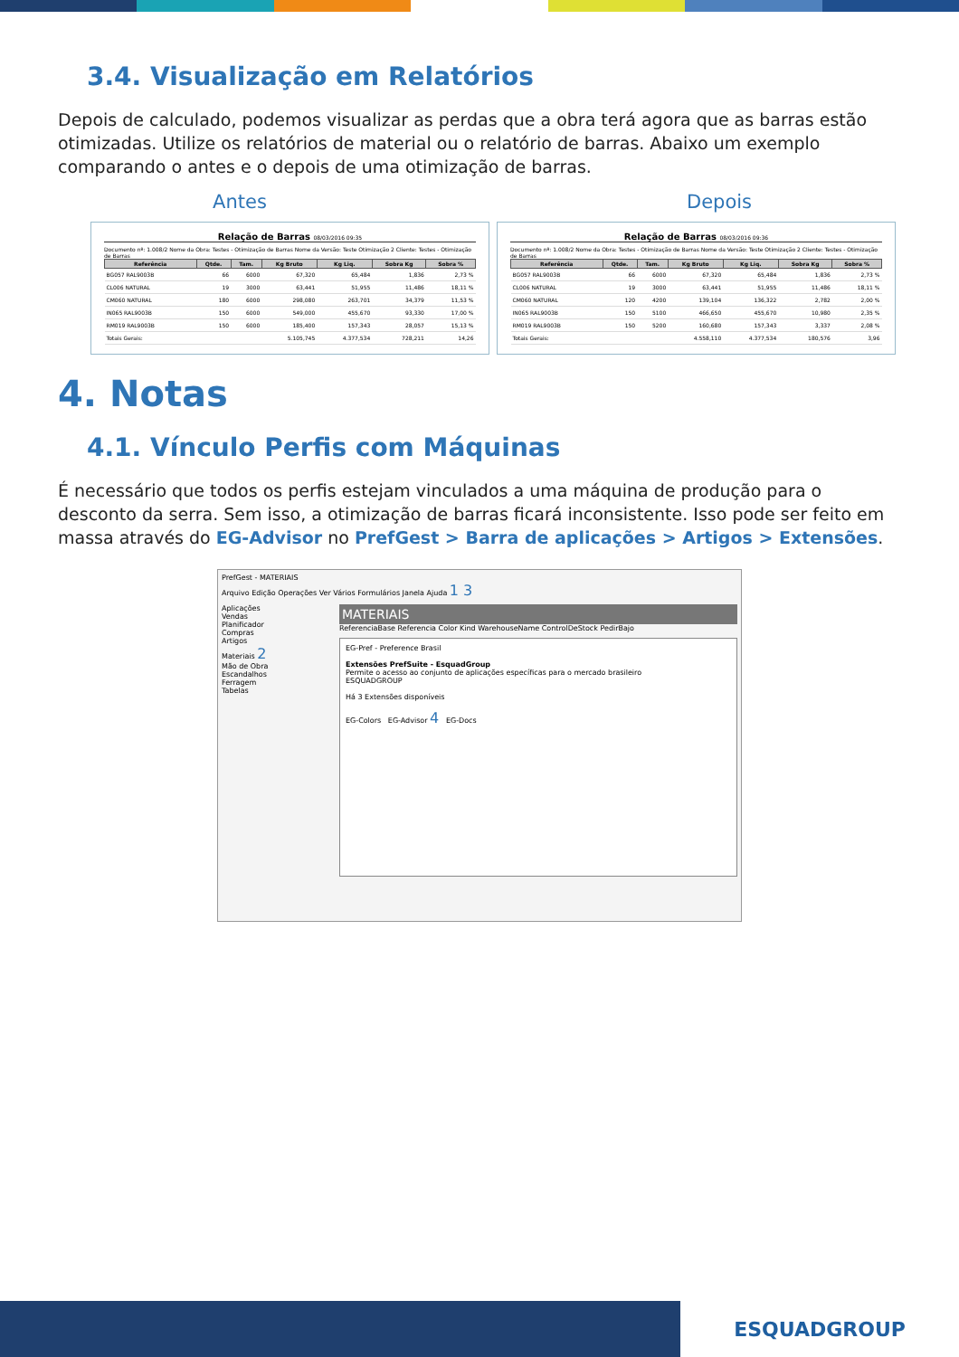3.4. Visualização em Relatórios
Depois de calculado, podemos visualizar as perdas que a obra terá agora que as barras estão otimizadas. Utilize os relatórios de material ou o relatório de barras. Abaixo um exemplo comparando o antes e o depois de uma otimização de barras.
Antes Depois
Relação de Barras 08/03/2016 09:35
Documento nº: 1.008/2 Nome da Obra: Testes - Otimização de Barras Nome da Versão: Teste Otimização 2 Cliente: Testes - Otimização de Barras
| Referência | Qtde. | Tam. | Kg Bruto | Kg Liq. | Sobra Kg | Sobra % |
| --- | --- | --- | --- | --- | --- | --- |
| BG057 RAL9003B | 66 | 6000 | 67,320 | 65,484 | 1,836 | 2,73 % |
| CL006 NATURAL | 19 | 3000 | 63,441 | 51,955 | 11,486 | 18,11 % |
| CM060 NATURAL | 180 | 6000 | 298,080 | 263,701 | 34,379 | 11,53 % |
| IN065 RAL9003B | 150 | 6000 | 549,000 | 455,670 | 93,330 | 17,00 % |
| RM019 RAL9003B | 150 | 6000 | 185,400 | 157,343 | 28,057 | 15,13 % |
| Totais Gerais: | | | 5.105,745 | 4.377,534 | 728,211 | 14,26 |
Relação de Barras 08/03/2016 09:36
Documento nº: 1.008/2 Nome da Obra: Testes - Otimização de Barras Nome da Versão: Teste Otimização 2 Cliente: Testes - Otimização de Barras
| Referência | Qtde. | Tam. | Kg Bruto | Kg Liq. | Sobra Kg | Sobra % |
| --- | --- | --- | --- | --- | --- | --- |
| BG057 RAL9003B | 66 | 6000 | 67,320 | 65,484 | 1,836 | 2,73 % |
| CL006 NATURAL | 19 | 3000 | 63,441 | 51,955 | 11,486 | 18,11 % |
| CM060 NATURAL | 120 | 4200 | 139,104 | 136,322 | 2,782 | 2,00 % |
| IN065 RAL9003B | 150 | 5100 | 466,650 | 455,670 | 10,980 | 2,35 % |
| RM019 RAL9003B | 150 | 5200 | 160,680 | 157,343 | 3,337 | 2,08 % |
| Totais Gerais: | | | 4.558,110 | 4.377,534 | 180,576 | 3,96 |
4. Notas
4.1. Vínculo Perfis com Máquinas
É necessário que todos os perfis estejam vinculados a uma máquina de produção para o desconto da serra. Sem isso, a otimização de barras ficará inconsistente. Isso pode ser feito em massa através do EG-Advisor no PrefGest > Barra de aplicações > Artigos > Extensões.
PrefGest - MATERIAIS
Arquivo Edição Operações Ver Vários Formulários Janela Ajuda 1 3
Aplicações
Vendas
Planificador
Compras
Artigos
Materiais 2
Mão de Obra
Escandalhos
Ferragem
Tabelas
MATERIAIS
ReferenciaBase Referencia Color Kind WarehouseName ControlDeStock PedirBajo
EG-Pref - Preference Brasil
Extensões PrefSuite - EsquadGroup
Permite o acesso ao conjunto de aplicações específicas para o mercado brasileiro
ESQUADGROUP
Há 3 Extensões disponíveis
EG-Colors EG-Advisor 4 EG-Docs
ESQUADGROUP